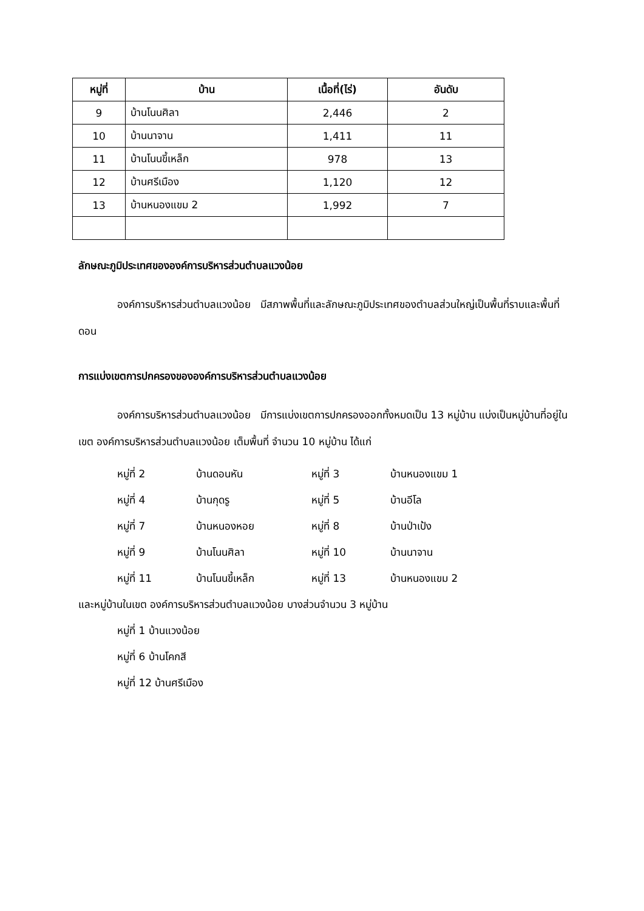| หมู่ที่ | บ้าน | เนื้อที่(ไร่) | อันดับ |
| --- | --- | --- | --- |
| 9 | บ้านโนนศิลา | 2,446 | 2 |
| 10 | บ้านนาจาน | 1,411 | 11 |
| 11 | บ้านโนนขี้เหล็ก | 978 | 13 |
| 12 | บ้านศรีเมือง | 1,120 | 12 |
| 13 | บ้านหนองแขม 2 | 1,992 | 7 |
ลักษณะภูมิประเทศขององค์การบริหารส่วนตำบลแวงน้อย
องค์การบริหารส่วนตำบลแวงน้อย มีสภาพพื้นที่และลักษณะภูมิประเทศของตำบลส่วนใหญ่เป็นพื้นที่ราบและพื้นที่ดอน
การแบ่งเขตการปกครองขององค์การบริหารส่วนตำบลแวงน้อย
องค์การบริหารส่วนตำบลแวงน้อย มีการแบ่งเขตการปกครองออกทั้งหมดเป็น 13 หมู่บ้าน แบ่งเป็นหมู่บ้านที่อยู่ในเขต องค์การบริหารส่วนตำบลแวงน้อย เต็มพื้นที่ จำนวน 10 หมู่บ้าน ได้แก่
หมู่ที่ 2
บ้านดอนหัน
หมู่ที่ 3
บ้านหนองแขม 1
หมู่ที่ 4
บ้านกุดรู
หมู่ที่ 5
บ้านอีโล
หมู่ที่ 7
บ้านหนองหอย
หมู่ที่ 8
บ้านป่าเป้ง
หมู่ที่ 9
บ้านโนนศิลา
หมู่ที่ 10
บ้านนาจาน
หมู่ที่ 11
บ้านโนนขี้เหล็ก
หมู่ที่ 13
บ้านหนองแขม 2
และหมู่บ้านในเขต องค์การบริหารส่วนตำบลแวงน้อย บางส่วนจำนวน 3 หมู่บ้าน
หมู่ที่ 1 บ้านแวงน้อย
หมู่ที่ 6 บ้านโคกสี
หมู่ที่ 12 บ้านศรีเมือง